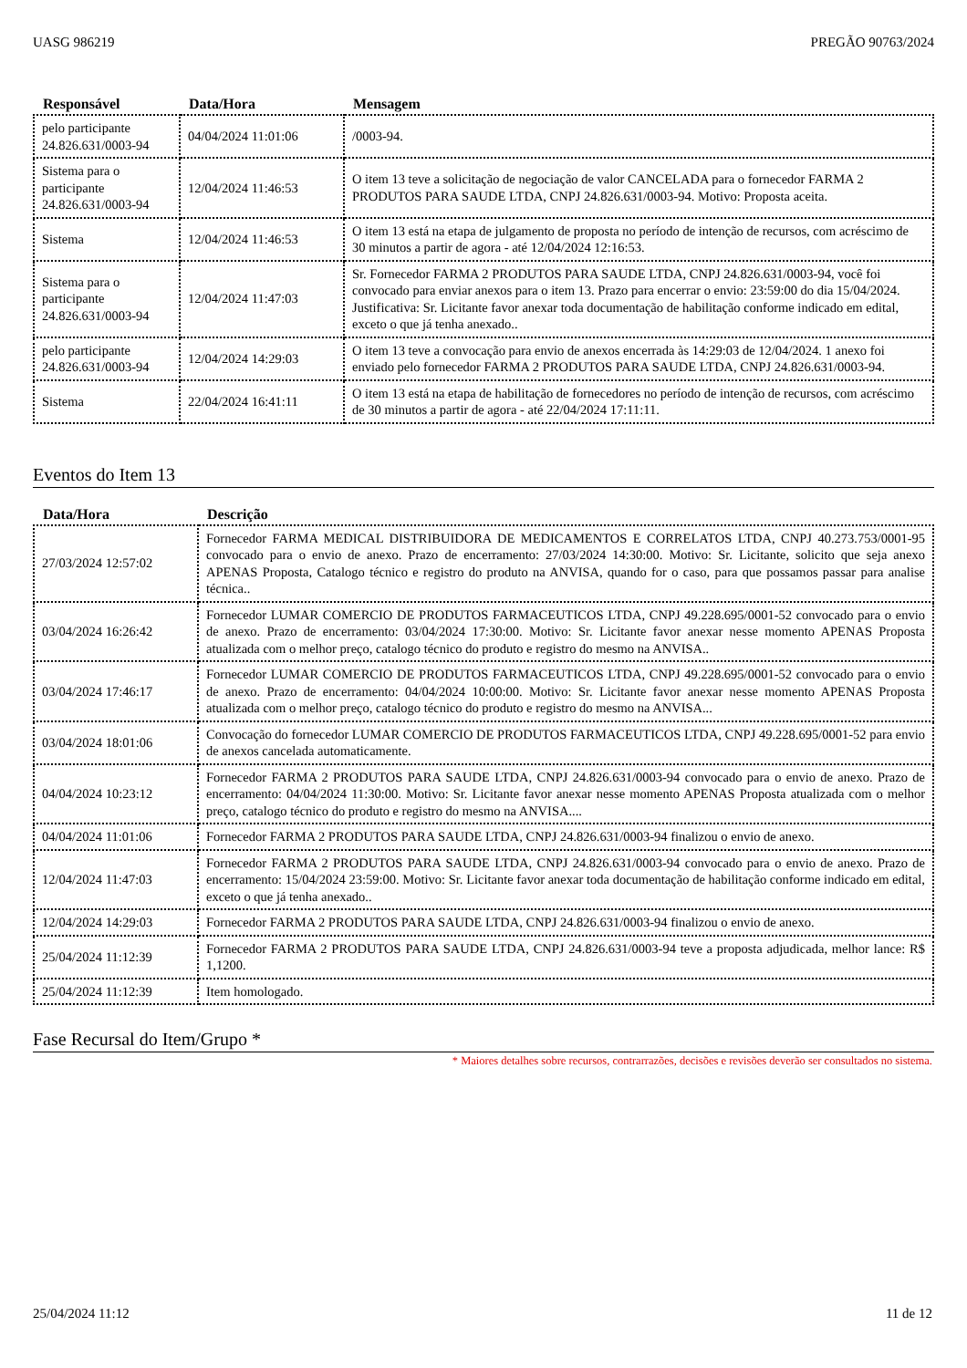UASG 986219 PREGÃO 90763/2024
| Responsável | Data/Hora | Mensagem |
| --- | --- | --- |
| pelo participante 24.826.631/0003-94 | 04/04/2024 11:01:06 | /0003-94. |
| Sistema para o participante 24.826.631/0003-94 | 12/04/2024 11:46:53 | O item 13 teve a solicitação de negociação de valor CANCELADA para o fornecedor FARMA 2 PRODUTOS PARA SAUDE LTDA, CNPJ 24.826.631/0003-94. Motivo: Proposta aceita. |
| Sistema | 12/04/2024 11:46:53 | O item 13 está na etapa de julgamento de proposta no período de intenção de recursos, com acréscimo de 30 minutos a partir de agora - até 12/04/2024 12:16:53. |
| Sistema para o participante 24.826.631/0003-94 | 12/04/2024 11:47:03 | Sr. Fornecedor FARMA 2 PRODUTOS PARA SAUDE LTDA, CNPJ 24.826.631/0003-94, você foi convocado para enviar anexos para o item 13. Prazo para encerrar o envio: 23:59:00 do dia 15/04/2024. Justificativa: Sr. Licitante favor anexar toda documentação de habilitação conforme indicado em edital, exceto o que já tenha anexado.. |
| pelo participante 24.826.631/0003-94 | 12/04/2024 14:29:03 | O item 13 teve a convocação para envio de anexos encerrada às 14:29:03 de 12/04/2024. 1 anexo foi enviado pelo fornecedor FARMA 2 PRODUTOS PARA SAUDE LTDA, CNPJ 24.826.631/0003-94. |
| Sistema | 22/04/2024 16:41:11 | O item 13 está na etapa de habilitação de fornecedores no período de intenção de recursos, com acréscimo de 30 minutos a partir de agora - até 22/04/2024 17:11:11. |
Eventos do Item 13
| Data/Hora | Descrição |
| --- | --- |
| 27/03/2024 12:57:02 | Fornecedor FARMA MEDICAL DISTRIBUIDORA DE MEDICAMENTOS E CORRELATOS LTDA, CNPJ 40.273.753/0001-95 convocado para o envio de anexo. Prazo de encerramento: 27/03/2024 14:30:00. Motivo: Sr. Licitante, solicito que seja anexo APENAS Proposta, Catalogo técnico e registro do produto na ANVISA, quando for o caso, para que possamos passar para analise técnica.. |
| 03/04/2024 16:26:42 | Fornecedor LUMAR COMERCIO DE PRODUTOS FARMACEUTICOS LTDA, CNPJ 49.228.695/0001-52 convocado para o envio de anexo. Prazo de encerramento: 03/04/2024 17:30:00. Motivo: Sr. Licitante favor anexar nesse momento APENAS Proposta atualizada com o melhor preço, catalogo técnico do produto e registro do mesmo na ANVISA.. |
| 03/04/2024 17:46:17 | Fornecedor LUMAR COMERCIO DE PRODUTOS FARMACEUTICOS LTDA, CNPJ 49.228.695/0001-52 convocado para o envio de anexo. Prazo de encerramento: 04/04/2024 10:00:00. Motivo: Sr. Licitante favor anexar nesse momento APENAS Proposta atualizada com o melhor preço, catalogo técnico do produto e registro do mesmo na ANVISA... |
| 03/04/2024 18:01:06 | Convocação do fornecedor LUMAR COMERCIO DE PRODUTOS FARMACEUTICOS LTDA, CNPJ 49.228.695/0001-52 para envio de anexos cancelada automaticamente. |
| 04/04/2024 10:23:12 | Fornecedor FARMA 2 PRODUTOS PARA SAUDE LTDA, CNPJ 24.826.631/0003-94 convocado para o envio de anexo. Prazo de encerramento: 04/04/2024 11:30:00. Motivo: Sr. Licitante favor anexar nesse momento APENAS Proposta atualizada com o melhor preço, catalogo técnico do produto e registro do mesmo na ANVISA.... |
| 04/04/2024 11:01:06 | Fornecedor FARMA 2 PRODUTOS PARA SAUDE LTDA, CNPJ 24.826.631/0003-94 finalizou o envio de anexo. |
| 12/04/2024 11:47:03 | Fornecedor FARMA 2 PRODUTOS PARA SAUDE LTDA, CNPJ 24.826.631/0003-94 convocado para o envio de anexo. Prazo de encerramento: 15/04/2024 23:59:00. Motivo: Sr. Licitante favor anexar toda documentação de habilitação conforme indicado em edital, exceto o que já tenha anexado.. |
| 12/04/2024 14:29:03 | Fornecedor FARMA 2 PRODUTOS PARA SAUDE LTDA, CNPJ 24.826.631/0003-94 finalizou o envio de anexo. |
| 25/04/2024 11:12:39 | Fornecedor FARMA 2 PRODUTOS PARA SAUDE LTDA, CNPJ 24.826.631/0003-94 teve a proposta adjudicada, melhor lance: R$ 1,1200. |
| 25/04/2024 11:12:39 | Item homologado. |
Fase Recursal do Item/Grupo *
* Maiores detalhes sobre recursos, contrarrazões, decisões e revisões deverão ser consultados no sistema.
25/04/2024 11:12 11 de 12